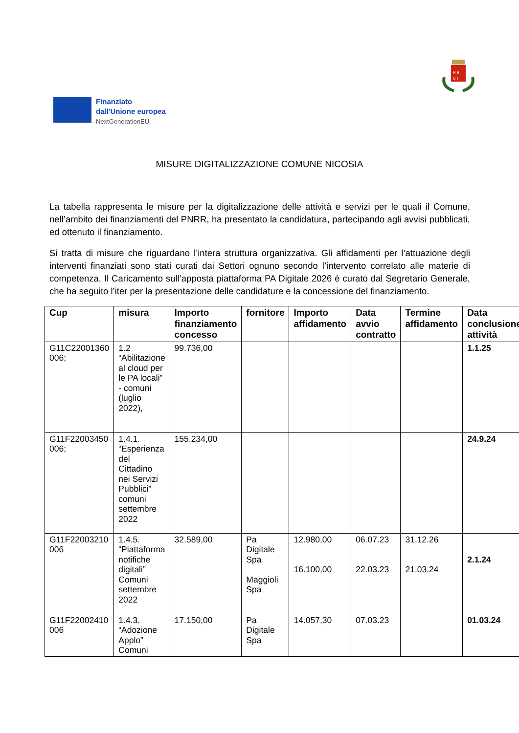R B
C I
Finanziato
dall'Unione europea
NextGenerationEU
MISURE DIGITALIZZAZIONE COMUNE NICOSIA
La tabella rappresenta le misure per la digitalizzazione delle attività e servizi per le quali il Comune, nell’ambito dei finanziamenti del PNRR, ha presentato la candidatura, partecipando agli avvisi pubblicati, ed ottenuto il finanziamento.
Si tratta di misure che riguardano l’intera struttura organizzativa. Gli affidamenti per l’attuazione degli interventi finanziati sono stati curati dai Settori ognuno secondo l’intervento correlato alle materie di competenza. Il Caricamento sull’apposta piattaforma PA Digitale 2026 è curato dal Segretario Generale, che ha seguito l’iter per la presentazione delle candidature e la concessione del finanziamento.
| Cup | misura | Importo finanziamento concesso | fornitore | Importo affidamento | Data avvio contratto | Termine affidamento | Data conclusione attività |
| --- | --- | --- | --- | --- | --- | --- | --- |
| G11C22001360 006; | 1.2 “Abilitazione al cloud per le PA locali” - comuni (luglio 2022), | 99.736,00 | | | | | 1.1.25 |
| G11F22003450 006; | 1.4.1. “Esperienza del Cittadino nei Servizi Pubblici” comuni settembre 2022 | 155.234,00 | | | | | 24.9.24 |
| G11F22003210 006 | 1.4.5. “Piattaforma notifiche digitali” Comuni settembre 2022 | 32.589,00 | Pa Digitale Spa Maggioli Spa | 12.980,00 16.100,00 | 06.07.23 22.03.23 | 31.12.26 21.03.24 | 2.1.24 |
| G11F22002410 006 | 1.4.3. “Adozione Applo” Comuni | 17.150,00 | Pa Digitale Spa | 14.057,30 | 07.03.23 | | 01.03.24 |